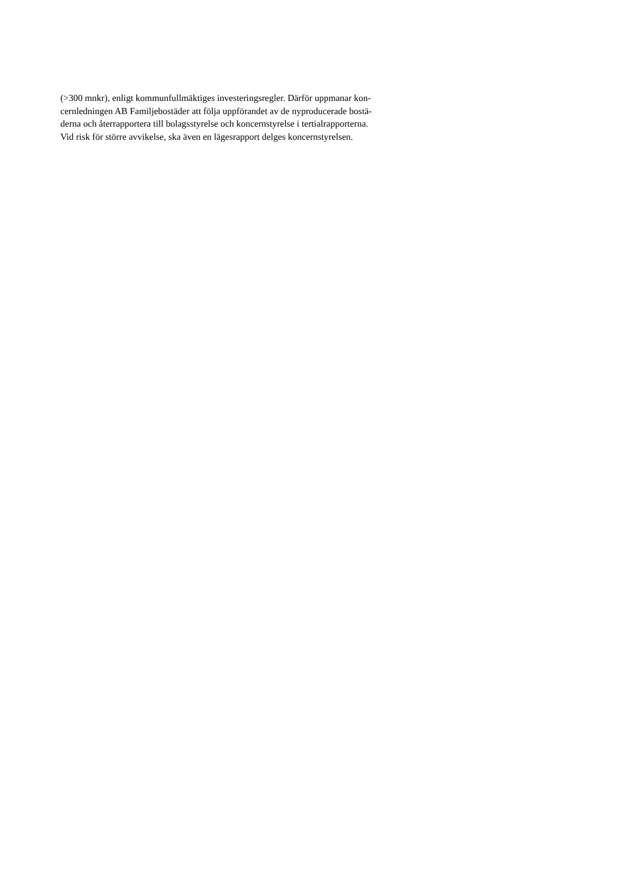(>300 mnkr), enligt kommunfullmäktiges investeringsregler. Därför uppmanar kon-
cernledningen AB Familjebostäder att följa uppförandet av de nyproducerade bostä-
derna och återrapportera till bolagsstyrelse och koncernstyrelse i tertialrapporterna.
Vid risk för större avvikelse, ska även en lägesrapport delges koncernstyrelsen.